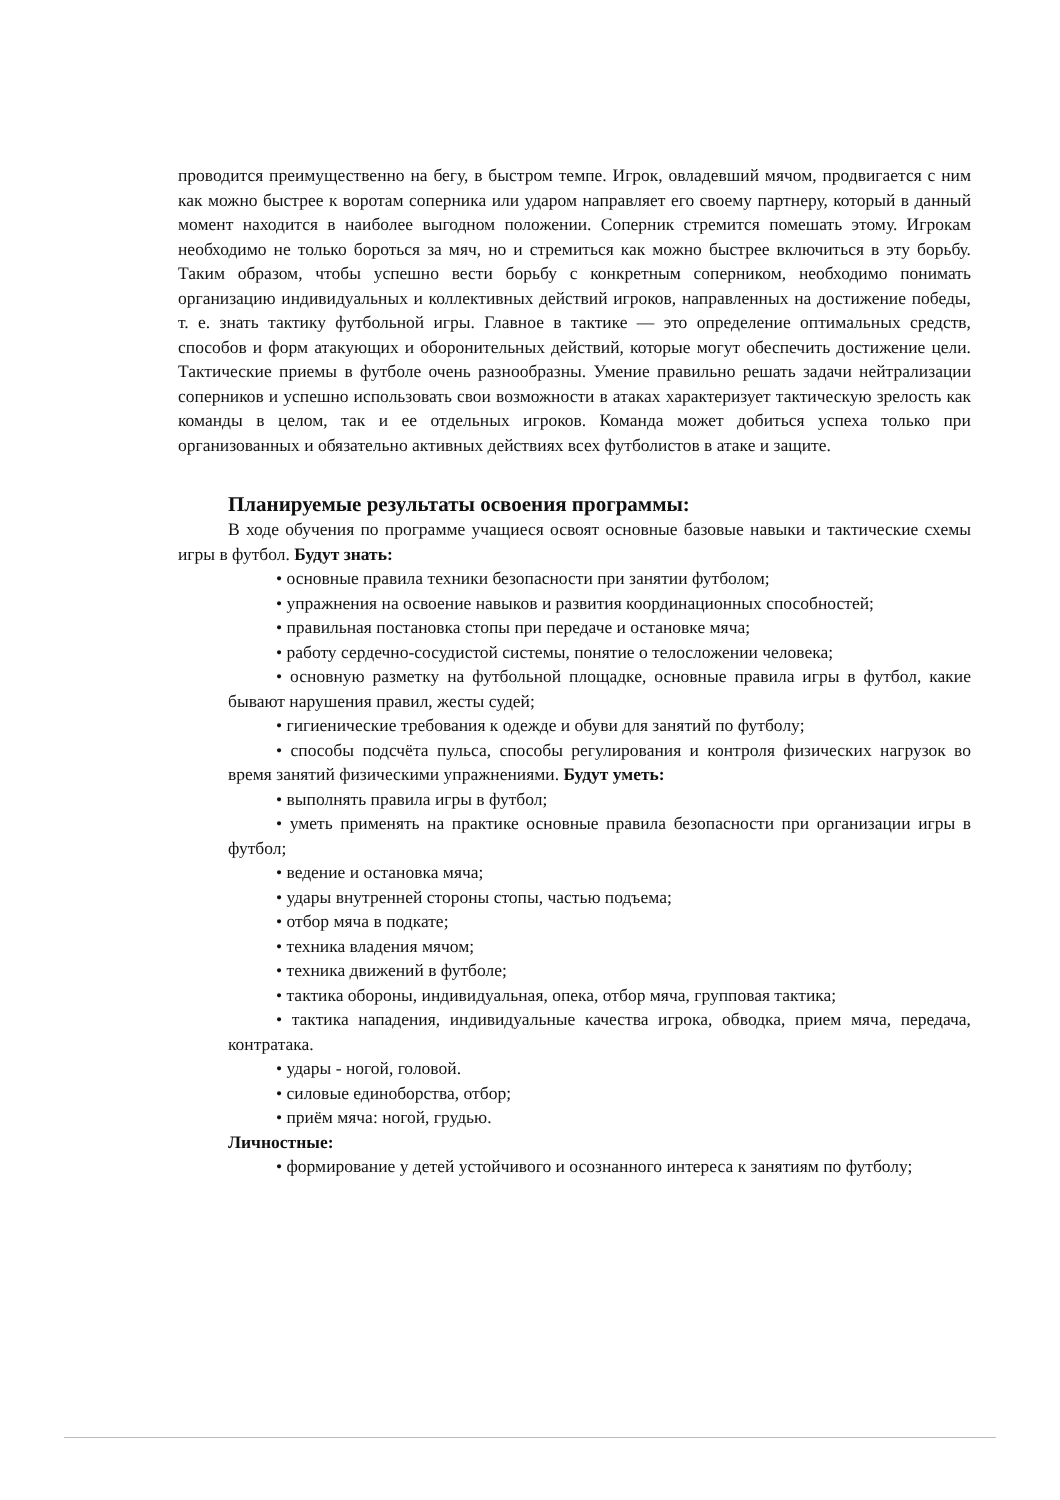проводится преимущественно на бегу, в быстром темпе. Игрок, овладевший мячом, продвигается с ним как можно быстрее к воротам соперника или ударом направляет его своему партнеру, который в данный момент находится в наиболее выгодном положении. Соперник стремится помешать этому. Игрокам необходимо не только бороться за мяч, но и стремиться как можно быстрее включиться в эту борьбу. Таким образом, чтобы успешно вести борьбу с конкретным соперником, необходимо понимать организацию индивидуальных и коллективных действий игроков, направленных на достижение победы, т. е. знать тактику футбольной игры. Главное в тактике — это определение оптимальных средств, способов и форм атакующих и оборонительных действий, которые могут обеспечить достижение цели. Тактические приемы в футболе очень разнообразны. Умение правильно решать задачи нейтрализации соперников и успешно использовать свои возможности в атаках характеризует тактическую зрелость как команды в целом, так и ее отдельных игроков. Команда может добиться успеха только при организованных и обязательно активных действиях всех футболистов в атаке и защите.
Планируемые результаты освоения программы:
В ходе обучения по программе учащиеся освоят основные базовые навыки и тактические схемы игры в футбол. Будут знать:
• основные правила техники безопасности при занятии футболом;
• упражнения на освоение навыков и развития координационных способностей;
• правильная постановка стопы при передаче и остановке мяча;
• работу сердечно-сосудистой системы, понятие о телосложении человека;
• основную разметку на футбольной площадке, основные правила игры в футбол, какие бывают нарушения правил, жесты судей;
• гигиенические требования к одежде и обуви для занятий по футболу;
• способы подсчёта пульса, способы регулирования и контроля физических нагрузок во время занятий физическими упражнениями. Будут уметь:
• выполнять правила игры в футбол;
• уметь применять на практике основные правила безопасности при организации игры в футбол;
• ведение и остановка мяча;
• удары внутренней стороны стопы, частью подъема;
• отбор мяча в подкате;
• техника владения мячом;
• техника движений в футболе;
• тактика обороны, индивидуальная, опека, отбор мяча, групповая тактика;
• тактика нападения, индивидуальные качества игрока, обводка, прием мяча, передача, контратака.
• удары - ногой, головой.
• силовые единоборства, отбор;
• приём мяча: ногой, грудью.
Личностные:
• формирование у детей устойчивого и осознанного интереса к занятиям по футболу;